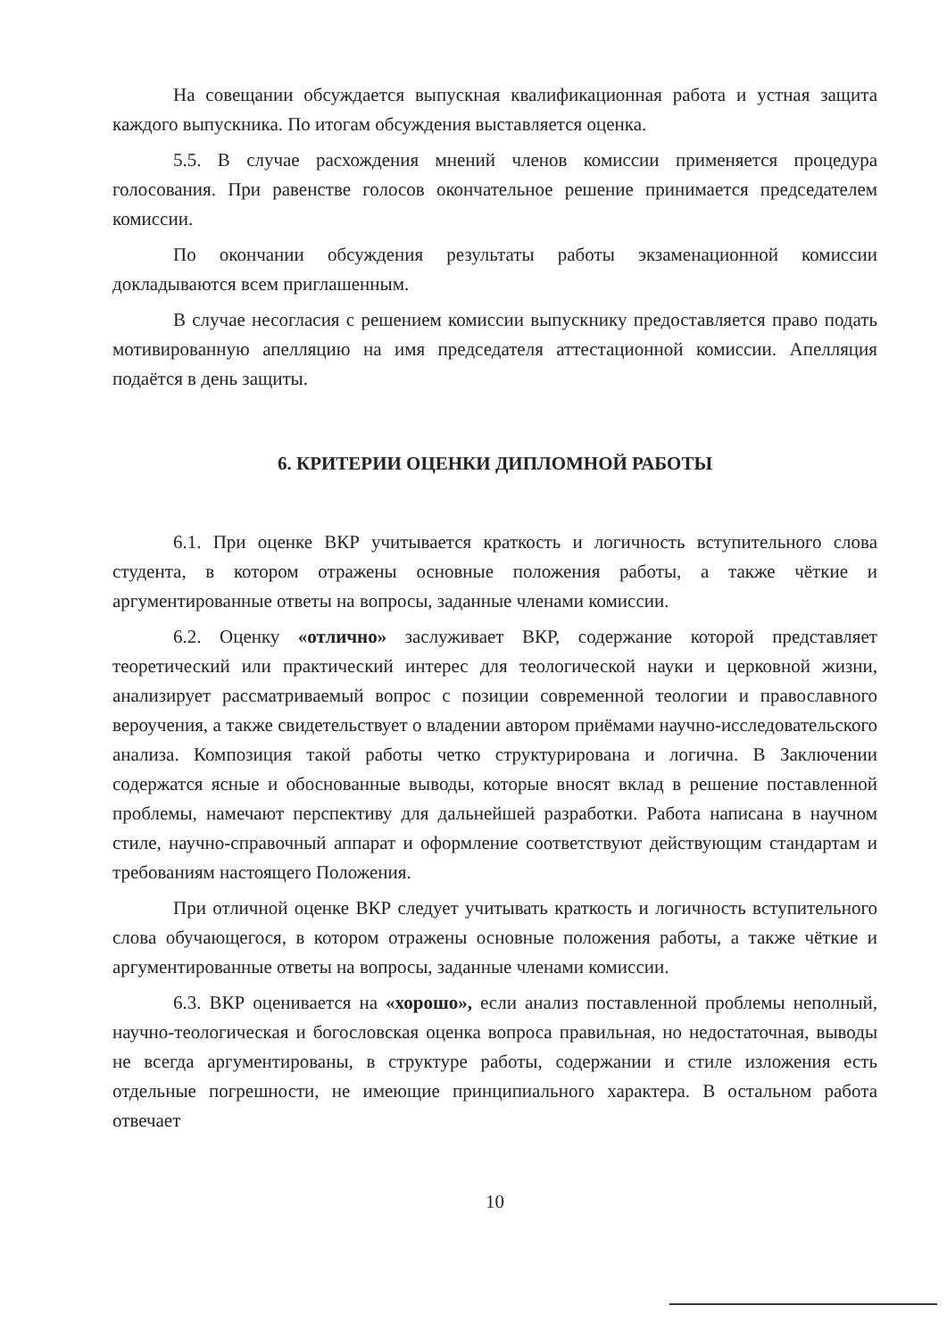На совещании обсуждается выпускная квалификационная работа и устная защита каждого выпускника. По итогам обсуждения выставляется оценка.
5.5. В случае расхождения мнений членов комиссии применяется процедура голосования. При равенстве голосов окончательное решение принимается председателем комиссии.
По окончании обсуждения результаты работы экзаменационной комиссии докладываются всем приглашенным.
В случае несогласия с решением комиссии выпускнику предоставляется право подать мотивированную апелляцию на имя председателя аттестационной комиссии. Апелляция подаётся в день защиты.
6. КРИТЕРИИ ОЦЕНКИ ДИПЛОМНОЙ РАБОТЫ
6.1. При оценке ВКР учитывается краткость и логичность вступительного слова студента, в котором отражены основные положения работы, а также чёткие и аргументированные ответы на вопросы, заданные членами комиссии.
6.2. Оценку «отлично» заслуживает ВКР, содержание которой представляет теоретический или практический интерес для теологической науки и церковной жизни, анализирует рассматриваемый вопрос с позиции современной теологии и православного вероучения, а также свидетельствует о владении автором приёмами научно-исследовательского анализа. Композиция такой работы четко структурирована и логична. В Заключении содержатся ясные и обоснованные выводы, которые вносят вклад в решение поставленной проблемы, намечают перспективу для дальнейшей разработки. Работа написана в научном стиле, научно-справочный аппарат и оформление соответствуют действующим стандартам и требованиям настоящего Положения.
При отличной оценке ВКР следует учитывать краткость и логичность вступительного слова обучающегося, в котором отражены основные положения работы, а также чёткие и аргументированные ответы на вопросы, заданные членами комиссии.
6.3. ВКР оценивается на «хорошо», если анализ поставленной проблемы неполный, научно-теологическая и богословская оценка вопроса правильная, но недостаточная, выводы не всегда аргументированы, в структуре работы, содержании и стиле изложения есть отдельные погрешности, не имеющие принципиального характера. В остальном работа отвечает
10